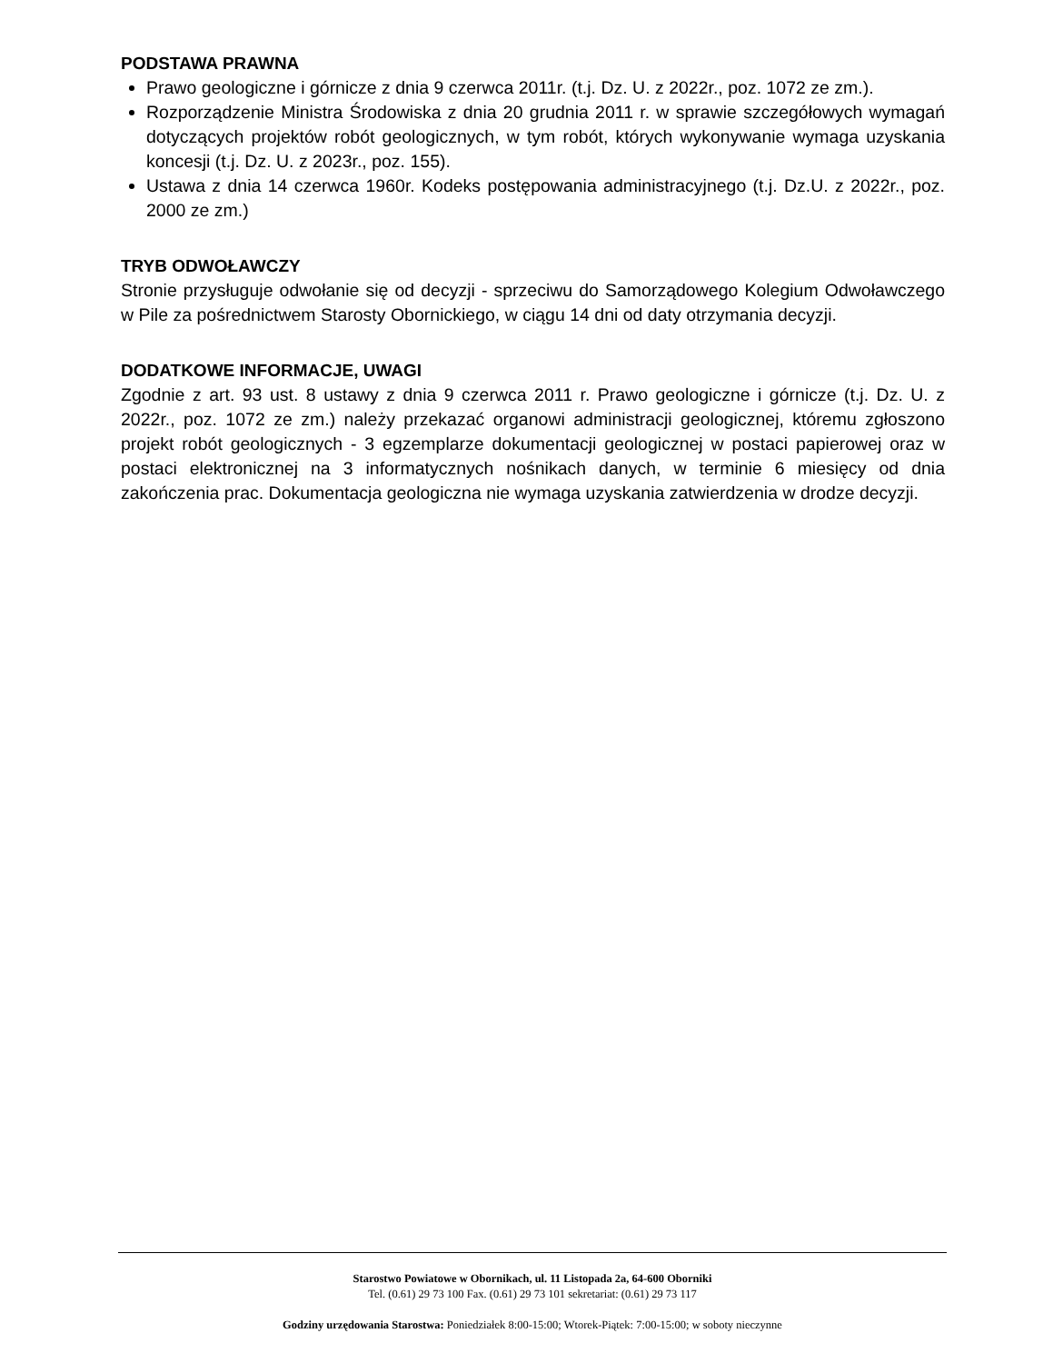PODSTAWA PRAWNA
Prawo geologiczne i górnicze z dnia 9 czerwca 2011r. (t.j. Dz. U. z 2022r., poz. 1072 ze zm.).
Rozporządzenie Ministra Środowiska z dnia 20 grudnia 2011 r. w sprawie szczegółowych wymagań dotyczących projektów robót geologicznych, w tym robót, których wykonywanie wymaga uzyskania koncesji (t.j. Dz. U. z 2023r., poz. 155).
Ustawa z dnia 14 czerwca 1960r. Kodeks postępowania administracyjnego (t.j. Dz.U. z 2022r., poz. 2000 ze zm.)
TRYB ODWOŁAWCZY
Stronie przysługuje odwołanie się od decyzji - sprzeciwu do Samorządowego Kolegium Odwoławczego w Pile za pośrednictwem Starosty Obornickiego, w ciągu 14 dni od daty otrzymania decyzji.
DODATKOWE INFORMACJE, UWAGI
Zgodnie z art. 93 ust. 8 ustawy z dnia 9 czerwca 2011 r. Prawo geologiczne i górnicze (t.j. Dz. U. z 2022r., poz. 1072 ze zm.) należy przekazać organowi administracji geologicznej, któremu zgłoszono projekt robót geologicznych - 3 egzemplarze dokumentacji geologicznej w postaci papierowej oraz w postaci elektronicznej na 3 informatycznych nośnikach danych, w terminie 6 miesięcy od dnia zakończenia prac. Dokumentacja geologiczna nie wymaga uzyskania zatwierdzenia w drodze decyzji.
Starostwo Powiatowe w Obornikach, ul. 11 Listopada 2a, 64-600 Oborniki
Tel. (0.61) 29 73 100 Fax. (0.61) 29 73 101 sekretariat: (0.61) 29 73 117
Godziny urzędowania Starostwa: Poniedziałek 8:00-15:00; Wtorek-Piątek: 7:00-15:00; w soboty nieczynne